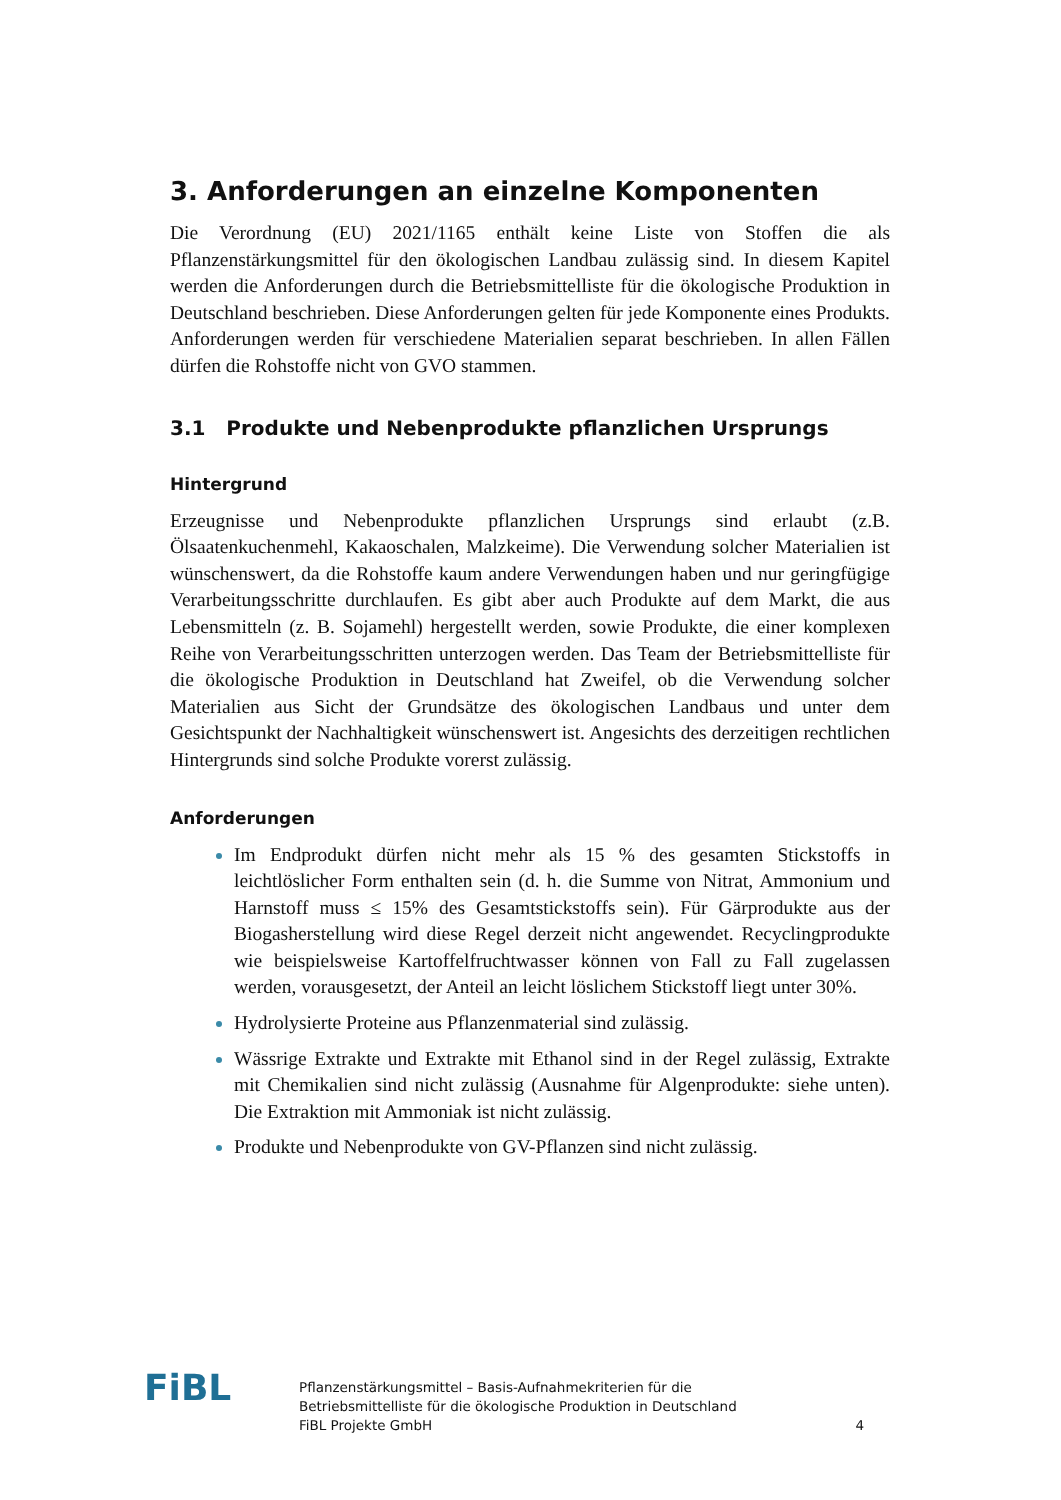3. Anforderungen an einzelne Komponenten
Die Verordnung (EU) 2021/1165 enthält keine Liste von Stoffen die als Pflanzenstärkungsmittel für den ökologischen Landbau zulässig sind. In diesem Kapitel werden die Anforderungen durch die Betriebsmittelliste für die ökologische Produktion in Deutschland beschrieben. Diese Anforderungen gelten für jede Komponente eines Produkts. Anforderungen werden für verschiedene Materialien separat beschrieben. In allen Fällen dürfen die Rohstoffe nicht von GVO stammen.
3.1 Produkte und Nebenprodukte pflanzlichen Ursprungs
Hintergrund
Erzeugnisse und Nebenprodukte pflanzlichen Ursprungs sind erlaubt (z.B. Ölsaatenkuchenmehl, Kakaoschalen, Malzkeime). Die Verwendung solcher Materialien ist wünschenswert, da die Rohstoffe kaum andere Verwendungen haben und nur geringfügige Verarbeitungsschritte durchlaufen. Es gibt aber auch Produkte auf dem Markt, die aus Lebensmitteln (z. B. Sojamehl) hergestellt werden, sowie Produkte, die einer komplexen Reihe von Verarbeitungsschritten unterzogen werden. Das Team der Betriebsmittelliste für die ökologische Produktion in Deutschland hat Zweifel, ob die Verwendung solcher Materialien aus Sicht der Grundsätze des ökologischen Landbaus und unter dem Gesichtspunkt der Nachhaltigkeit wünschenswert ist. Angesichts des derzeitigen rechtlichen Hintergrunds sind solche Produkte vorerst zulässig.
Anforderungen
Im Endprodukt dürfen nicht mehr als 15 % des gesamten Stickstoffs in leichtlöslicher Form enthalten sein (d. h. die Summe von Nitrat, Ammonium und Harnstoff muss ≤ 15% des Gesamtstickstoffs sein). Für Gärprodukte aus der Biogasherstellung wird diese Regel derzeit nicht angewendet. Recyclingprodukte wie beispielsweise Kartoffelfruchtwasser können von Fall zu Fall zugelassen werden, vorausgesetzt, der Anteil an leicht löslichem Stickstoff liegt unter 30%.
Hydrolysierte Proteine aus Pflanzenmaterial sind zulässig.
Wässrige Extrakte und Extrakte mit Ethanol sind in der Regel zulässig, Extrakte mit Chemikalien sind nicht zulässig (Ausnahme für Algenprodukte: siehe unten). Die Extraktion mit Ammoniak ist nicht zulässig.
Produkte und Nebenprodukte von GV-Pflanzen sind nicht zulässig.
FiBL
Pflanzenstärkungsmittel – Basis-Aufnahmekriterien für die
Betriebsmittelliste für die ökologische Produktion in Deutschland
FiBL Projekte GmbH
4